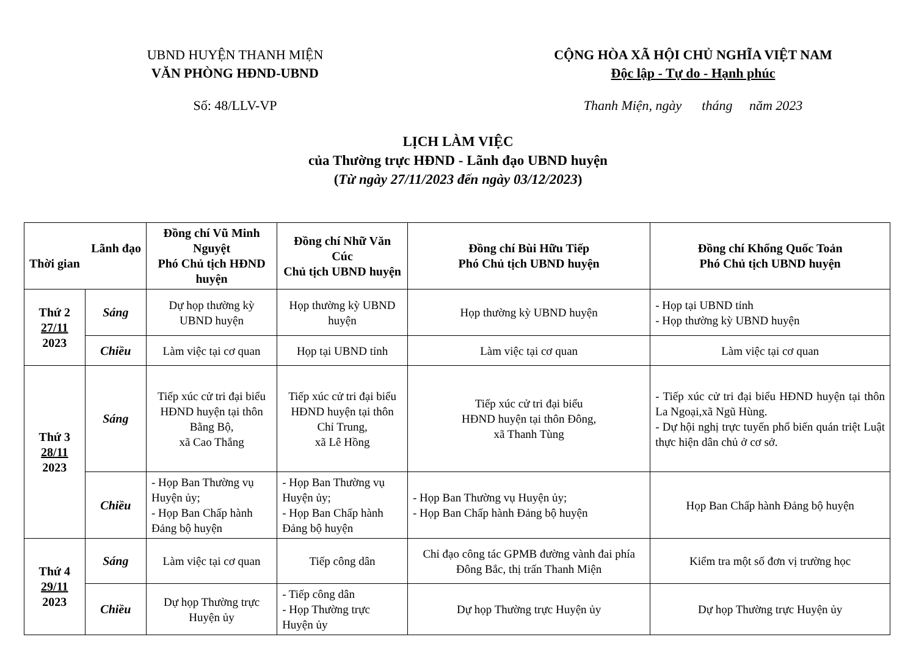UBND HUYỆN THANH MIỆN
VĂN PHÒNG HĐND-UBND
CỘNG HÒA XÃ HỘI CHỦ NGHĨA VIỆT NAM
Độc lập - Tự do - Hạnh phúc
Số: 48/LLV-VP Thanh Miện, ngày tháng năm 2023
LỊCH LÀM VIỆC
của Thường trực HĐND - Lãnh đạo UBND huyện
(Từ ngày 27/11/2023 đến ngày 03/12/2023)
| Lãnh đạo Thời gian | | Đồng chí Vũ Minh Nguyệt Phó Chủ tịch HĐND huyện | Đồng chí Nhữ Văn Cúc Chủ tịch UBND huyện | Đồng chí Bùi Hữu Tiếp Phó Chủ tịch UBND huyện | Đồng chí Khổng Quốc Toản Phó Chủ tịch UBND huyện |
| --- | --- | --- | --- | --- | --- |
| Thứ 2 27/11 2023 | Sáng | Dự họp thường kỳ UBND huyện | Họp thường kỳ UBND huyện | Họp thường kỳ UBND huyện | - Họp tại UBND tỉnh - Họp thường kỳ UBND huyện |
| | Chiều | Làm việc tại cơ quan | Họp tại UBND tỉnh | Làm việc tại cơ quan | Làm việc tại cơ quan |
| Thứ 3 28/11 2023 | Sáng | Tiếp xúc cử tri đại biểu HĐND huyện tại thôn Bằng Bộ, xã Cao Thắng | Tiếp xúc cử tri đại biểu HĐND huyện tại thôn Chỉ Trung, xã Lê Hồng | Tiếp xúc cử tri đại biểu HĐND huyện tại thôn Đông, xã Thanh Tùng | - Tiếp xúc cử tri đại biểu HĐND huyện tại thôn La Ngoại,xã Ngũ Hùng. - Dự hội nghị trực tuyến phổ biến quán triệt Luật thực hiện dân chủ ở cơ sở. |
| | Chiều | - Họp Ban Thường vụ Huyện ủy; - Họp Ban Chấp hành Đảng bộ huyện | - Họp Ban Thường vụ Huyện ủy; - Họp Ban Chấp hành Đảng bộ huyện | - Họp Ban Thường vụ Huyện ủy; - Họp Ban Chấp hành Đảng bộ huyện | Họp Ban Chấp hành Đảng bộ huyện |
| Thứ 4 29/11 2023 | Sáng | Làm việc tại cơ quan | Tiếp công dân | Chỉ đạo công tác GPMB đường vành đai phía Đông Bắc, thị trấn Thanh Miện | Kiểm tra một số đơn vị trường học |
| | Chiều | Dự họp Thường trực Huyện ủy | - Tiếp công dân - Họp Thường trực Huyện ủy | Dự họp Thường trực Huyện ủy | Dự họp Thường trực Huyện ủy |